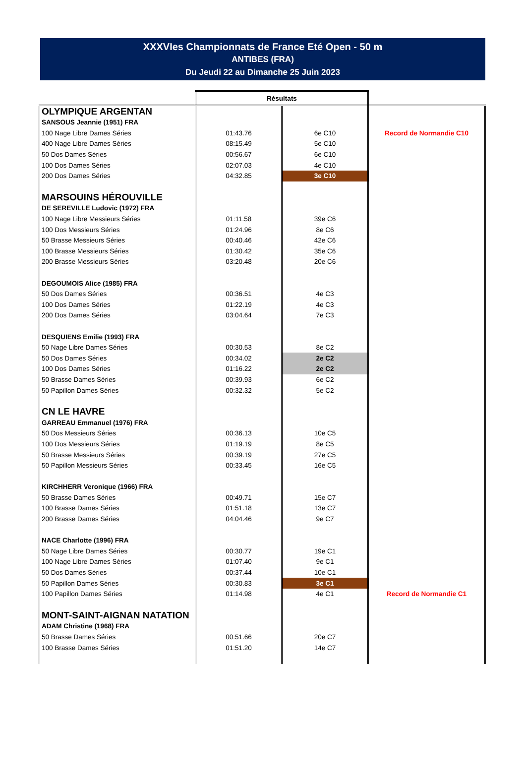XXXVIes Championnats de France Eté Open - 50 m
ANTIBES (FRA)
Du Jeudi 22 au Dimanche 25 Juin 2023
| | Résultats | | |
| OLYMPIQUE ARGENTAN | | | |
| SANSOUS Jeannie (1951) FRA | | | |
| 100 Nage Libre Dames Séries | 01:43.76 | 6e C10 | Record de Normandie C10 |
| 400 Nage Libre Dames Séries | 08:15.49 | 5e C10 | |
| 50 Dos Dames Séries | 00:56.67 | 6e C10 | |
| 100 Dos Dames Séries | 02:07.03 | 4e C10 | |
| 200 Dos Dames Séries | 04:32.85 | 3e C10 | |
| MARSOUINS HÉROUVILLE | | | |
| DE SEREVILLE Ludovic (1972) FRA | | | |
| 100 Nage Libre Messieurs Séries | 01:11.58 | 39e C6 | |
| 100 Dos Messieurs Séries | 01:24.96 | 8e C6 | |
| 50 Brasse Messieurs Séries | 00:40.46 | 42e C6 | |
| 100 Brasse Messieurs Séries | 01:30.42 | 35e C6 | |
| 200 Brasse Messieurs Séries | 03:20.48 | 20e C6 | |
| DEGOUMOIS Alice (1985) FRA | | | |
| 50 Dos Dames Séries | 00:36.51 | 4e C3 | |
| 100 Dos Dames Séries | 01:22.19 | 4e C3 | |
| 200 Dos Dames Séries | 03:04.64 | 7e C3 | |
| DESQUIENS Emilie (1993) FRA | | | |
| 50 Nage Libre Dames Séries | 00:30.53 | 8e C2 | |
| 50 Dos Dames Séries | 00:34.02 | 2e C2 | |
| 100 Dos Dames Séries | 01:16.22 | 2e C2 | |
| 50 Brasse Dames Séries | 00:39.93 | 6e C2 | |
| 50 Papillon Dames Séries | 00:32.32 | 5e C2 | |
| CN LE HAVRE | | | |
| GARREAU Emmanuel (1976) FRA | | | |
| 50 Dos Messieurs Séries | 00:36.13 | 10e C5 | |
| 100 Dos Messieurs Séries | 01:19.19 | 8e C5 | |
| 50 Brasse Messieurs Séries | 00:39.19 | 27e C5 | |
| 50 Papillon Messieurs Séries | 00:33.45 | 16e C5 | |
| KIRCHHERR Veronique (1966) FRA | | | |
| 50 Brasse Dames Séries | 00:49.71 | 15e C7 | |
| 100 Brasse Dames Séries | 01:51.18 | 13e C7 | |
| 200 Brasse Dames Séries | 04:04.46 | 9e C7 | |
| NACE Charlotte (1996) FRA | | | |
| 50 Nage Libre Dames Séries | 00:30.77 | 19e C1 | |
| 100 Nage Libre Dames Séries | 01:07.40 | 9e C1 | |
| 50 Dos Dames Séries | 00:37.44 | 10e C1 | |
| 50 Papillon Dames Séries | 00:30.83 | 3e C1 | |
| 100 Papillon Dames Séries | 01:14.98 | 4e C1 | Record de Normandie C1 |
| MONT-SAINT-AIGNAN NATATION | | | |
| ADAM Christine (1968) FRA | | | |
| 50 Brasse Dames Séries | 00:51.66 | 20e C7 | |
| 100 Brasse Dames Séries | 01:51.20 | 14e C7 | |